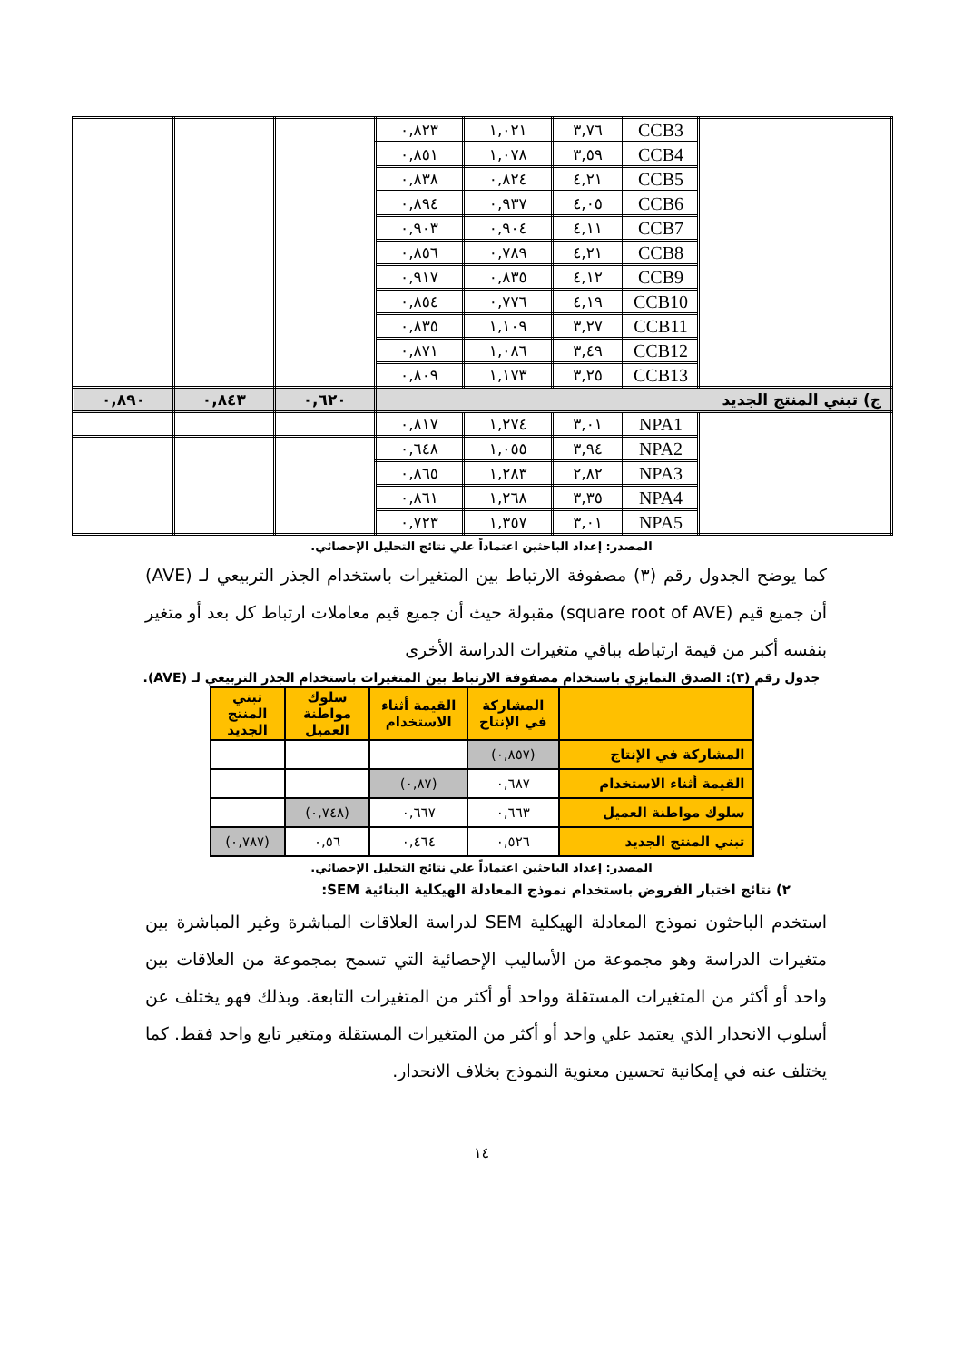| | CCB3 | ٣,٧٦ | ١,٠٢١ | ٠,٨٢٣ | | | |
| | CCB4 | ٣,٥٩ | ١,٠٧٨ | ٠,٨٥١ | | | |
| | CCB5 | ٤,٢١ | ٠,٨٢٤ | ٠,٨٣٨ | | | |
| | CCB6 | ٤,٠٥ | ٠,٩٣٧ | ٠,٨٩٤ | | | |
| | CCB7 | ٤,١١ | ٠,٩٠٤ | ٠,٩٠٣ | | | |
| | CCB8 | ٤,٢١ | ٠,٧٨٩ | ٠,٨٥٦ | | | |
| | CCB9 | ٤,١٢ | ٠,٨٣٥ | ٠,٩١٧ | | | |
| | CCB10 | ٤,١٩ | ٠,٧٧٦ | ٠,٨٥٤ | | | |
| | CCB11 | ٣,٢٧ | ١,١٠٩ | ٠,٨٣٥ | | | |
| | CCB12 | ٣,٤٩ | ١,٠٨٦ | ٠,٨٧١ | | | |
| | CCB13 | ٣,٢٥ | ١,١٧٣ | ٠,٨٠٩ | | | |
| ج) تبني المنتج الجديد | | | | | ٠,٦٢٠ | ٠,٨٤٣ | ٠,٨٩٠ |
| | NPA1 | ٣,٠١ | ١,٢٧٤ | ٠,٨١٧ | | | |
| | NPA2 | ٣,٩٤ | ١,٠٥٥ | ٠,٦٤٨ | | | |
| | NPA3 | ٢,٨٢ | ١,٢٨٣ | ٠,٨٦٥ | | | |
| | NPA4 | ٣,٣٥ | ١,٢٦٨ | ٠,٨٦١ | | | |
| | NPA5 | ٣,٠١ | ١,٣٥٧ | ٠,٧٢٣ | | | |
المصدر: إعداد الباحثين اعتماداً علي نتائج التحليل الإحصائي.
كما يوضح الجدول رقم (٣) مصفوفة الارتباط بين المتغيرات باستخدام الجذر التربيعي لـ (AVE) أن جميع قيم (square root of AVE) مقبولة حيث أن جميع قيم معاملات ارتباط كل بعد أو متغير بنفسه أكبر من قيمة ارتباطه بباقي متغيرات الدراسة الأخرى
جدول رقم (٣): الصدق التمايزي باستخدام مصفوفة الارتباط بين المتغيرات باستخدام الجذر التربيعي لـ (AVE).
| | المشاركة في الإنتاج | القيمة أثناء الاستخدام | سلوك مواطنة العميل | تبني المنتج الجديد |
| --- | --- | --- | --- | --- |
| المشاركة في الإنتاج | (٠,٨٥٧) | | | |
| القيمة أثناء الاستخدام | ٠,٦٨٧ | (٠,٨٧) | | |
| سلوك مواطنة العميل | ٠,٦٦٣ | ٠,٦٦٧ | (٠,٧٤٨) | |
| تبني المنتج الجديد | ٠,٥٢٦ | ٠,٤٦٤ | ٠,٥٦ | (٠,٧٨٧) |
المصدر: إعداد الباحثين اعتماداً علي نتائج التحليل الإحصائي.
٢) نتائج اختبار الفروض باستخدام نموذج المعادلة الهيكلية البنائية SEM:
استخدم الباحثون نموذج المعادلة الهيكلية SEM لدراسة العلاقات المباشرة وغير المباشرة بين متغيرات الدراسة وهو مجموعة من الأساليب الإحصائية التي تسمح بمجموعة من العلاقات بين واحد أو أكثر من المتغيرات المستقلة وواحد أو أكثر من المتغيرات التابعة. وبذلك فهو يختلف عن أسلوب الانحدار الذي يعتمد علي واحد أو أكثر من المتغيرات المستقلة ومتغير تابع واحد فقط. كما يختلف عنه في إمكانية تحسين معنوية النموذج بخلاف الانحدار.
١٤